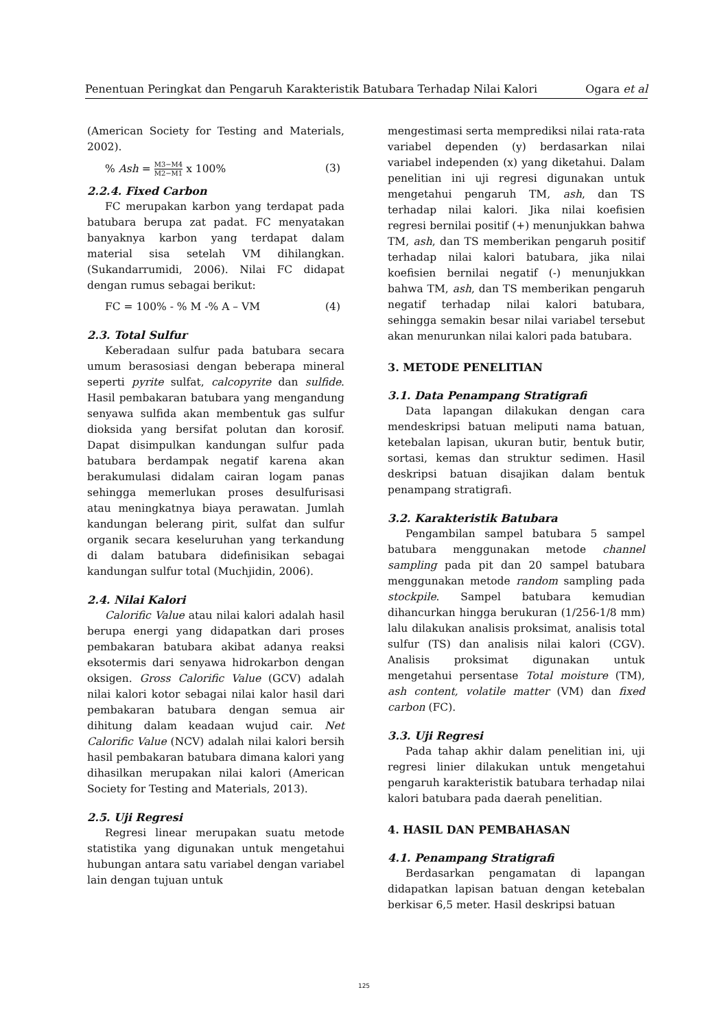Penentuan Peringkat dan Pengaruh Karakteristik Batubara Terhadap Nilai Kalori Ogara et al
(American Society for Testing and Materials, 2002).
% Ash = M3−M4 M2−M1 x 100% (3)
2.2.4. Fixed Carbon
FC merupakan karbon yang terdapat pada batubara berupa zat padat. FC menyatakan banyaknya karbon yang terdapat dalam material sisa setelah VM dihilangkan. (Sukandarrumidi, 2006). Nilai FC didapat dengan rumus sebagai berikut:
FC = 100% - % M -% A – VM (4)
2.3. Total Sulfur
Keberadaan sulfur pada batubara secara umum berasosiasi dengan beberapa mineral seperti pyrite sulfat, calcopyrite dan sulfide. Hasil pembakaran batubara yang mengandung senyawa sulfida akan membentuk gas sulfur dioksida yang bersifat polutan dan korosif. Dapat disimpulkan kandungan sulfur pada batubara berdampak negatif karena akan berakumulasi didalam cairan logam panas sehingga memerlukan proses desulfurisasi atau meningkatnya biaya perawatan. Jumlah kandungan belerang pirit, sulfat dan sulfur organik secara keseluruhan yang terkandung di dalam batubara didefinisikan sebagai kandungan sulfur total (Muchjidin, 2006).
2.4. Nilai Kalori
Calorific Value atau nilai kalori adalah hasil berupa energi yang didapatkan dari proses pembakaran batubara akibat adanya reaksi eksotermis dari senyawa hidrokarbon dengan oksigen. Gross Calorific Value (GCV) adalah nilai kalori kotor sebagai nilai kalor hasil dari pembakaran batubara dengan semua air dihitung dalam keadaan wujud cair. Net Calorific Value (NCV) adalah nilai kalori bersih hasil pembakaran batubara dimana kalori yang dihasilkan merupakan nilai kalori (American Society for Testing and Materials, 2013).
2.5. Uji Regresi
Regresi linear merupakan suatu metode statistika yang digunakan untuk mengetahui hubungan antara satu variabel dengan variabel lain dengan tujuan untuk
mengestimasi serta memprediksi nilai rata-rata variabel dependen (y) berdasarkan nilai variabel independen (x) yang diketahui. Dalam penelitian ini uji regresi digunakan untuk mengetahui pengaruh TM, ash, dan TS terhadap nilai kalori. Jika nilai koefisien regresi bernilai positif (+) menunjukkan bahwa TM, ash, dan TS memberikan pengaruh positif terhadap nilai kalori batubara, jika nilai koefisien bernilai negatif (-) menunjukkan bahwa TM, ash, dan TS memberikan pengaruh negatif terhadap nilai kalori batubara, sehingga semakin besar nilai variabel tersebut akan menurunkan nilai kalori pada batubara.
3. METODE PENELITIAN
3.1. Data Penampang Stratigrafi
Data lapangan dilakukan dengan cara mendeskripsi batuan meliputi nama batuan, ketebalan lapisan, ukuran butir, bentuk butir, sortasi, kemas dan struktur sedimen. Hasil deskripsi batuan disajikan dalam bentuk penampang stratigrafi.
3.2. Karakteristik Batubara
Pengambilan sampel batubara 5 sampel batubara menggunakan metode channel sampling pada pit dan 20 sampel batubara menggunakan metode random sampling pada stockpile. Sampel batubara kemudian dihancurkan hingga berukuran (1/256-1/8 mm) lalu dilakukan analisis proksimat, analisis total sulfur (TS) dan analisis nilai kalori (CGV). Analisis proksimat digunakan untuk mengetahui persentase Total moisture (TM), ash content, volatile matter (VM) dan fixed carbon (FC).
3.3. Uji Regresi
Pada tahap akhir dalam penelitian ini, uji regresi linier dilakukan untuk mengetahui pengaruh karakteristik batubara terhadap nilai kalori batubara pada daerah penelitian.
4. HASIL DAN PEMBAHASAN
4.1. Penampang Stratigrafi
Berdasarkan pengamatan di lapangan didapatkan lapisan batuan dengan ketebalan berkisar 6,5 meter. Hasil deskripsi batuan
125